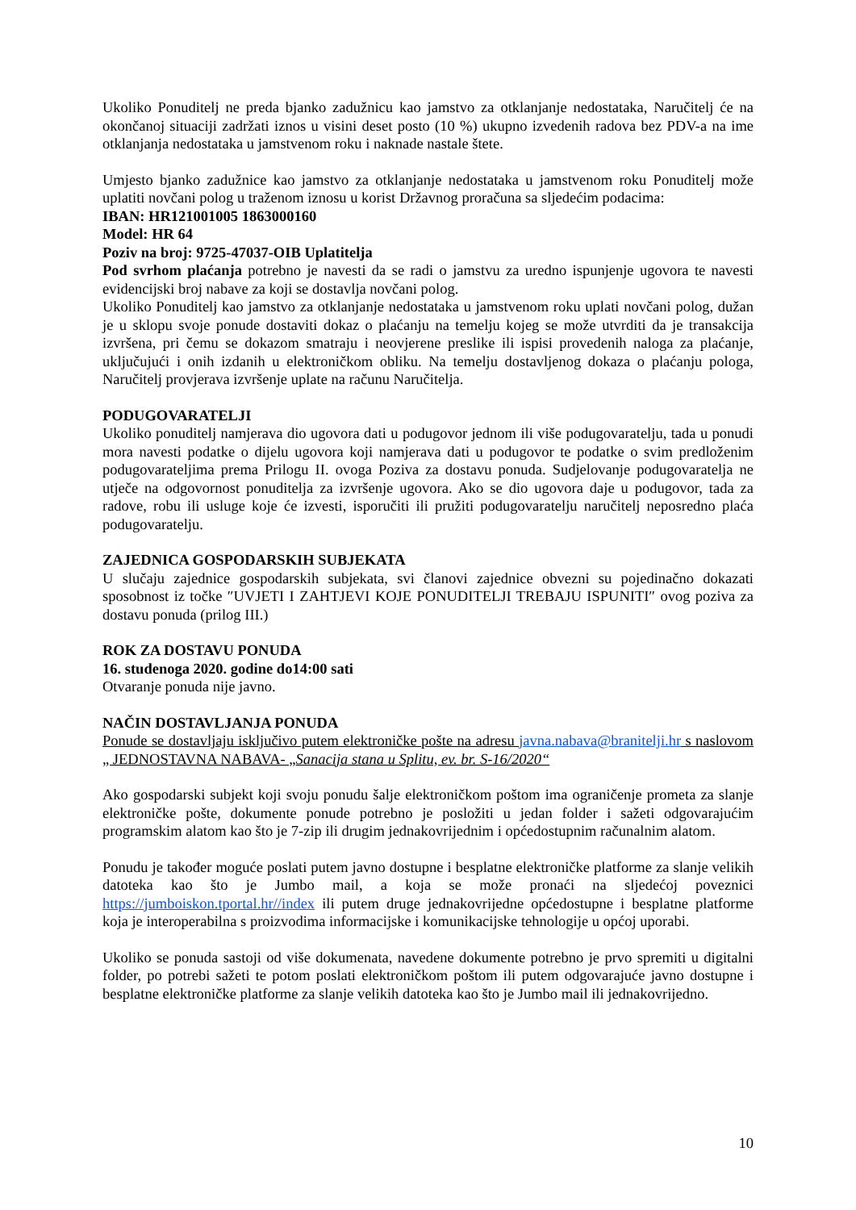Ukoliko Ponuditelj ne preda bjanko zadužnicu kao jamstvo za otklanjanje nedostataka, Naručitelj će na okončanoj situaciji zadržati iznos u visini deset posto (10 %) ukupno izvedenih radova bez PDV-a na ime otklanjanja nedostataka u jamstvenom roku i naknade nastale štete.
Umjesto bjanko zadužnice kao jamstvo za otklanjanje nedostataka u jamstvenom roku Ponuditelj može uplatiti novčani polog u traženom iznosu u korist Državnog proračuna sa sljedećim podacima:
IBAN: HR121001005 1863000160
Model: HR 64
Poziv na broj: 9725-47037-OIB Uplatitelja
Pod svrhom plaćanja potrebno je navesti da se radi o jamstvu za uredno ispunjenje ugovora te navesti evidencijski broj nabave za koji se dostavlja novčani polog.
Ukoliko Ponuditelj kao jamstvo za otklanjanje nedostataka u jamstvenom roku uplati novčani polog, dužan je u sklopu svoje ponude dostaviti dokaz o plaćanju na temelju kojeg se može utvrditi da je transakcija izvršena, pri čemu se dokazom smatraju i neovjerene preslike ili ispisi provedenih naloga za plaćanje, uključujući i onih izdanih u elektroničkom obliku. Na temelju dostavljenog dokaza o plaćanju pologa, Naručitelj provjerava izvršenje uplate na računu Naručitelja.
PODUGOVARATELJI
Ukoliko ponuditelj namjerava dio ugovora dati u podugovor jednom ili više podugovaratelju, tada u ponudi mora navesti podatke o dijelu ugovora koji namjerava dati u podugovor te podatke o svim predloženim podugovarateljima prema Prilogu II. ovoga Poziva za dostavu ponuda. Sudjelovanje podugovaratelja ne utječe na odgovornost ponuditelja za izvršenje ugovora. Ako se dio ugovora daje u podugovor, tada za radove, robu ili usluge koje će izvesti, isporučiti ili pružiti podugovaratelju naručitelj neposredno plaća podugovaratelju.
ZAJEDNICA GOSPODARSKIH SUBJEKATA
U slučaju zajednice gospodarskih subjekata, svi članovi zajednice obvezni su pojedinačno dokazati sposobnost iz točke ″UVJETI I ZAHTJEVI KOJE PONUDITELJI TREBAJU ISPUNITI″ ovog poziva za dostavu ponuda (prilog III.)
ROK ZA DOSTAVU PONUDA
16. studenoga 2020. godine do14:00 sati
Otvaranje ponuda nije javno.
NAČIN DOSTAVLJANJA PONUDA
Ponude se dostavljaju isključivo putem elektroničke pošte na adresu javna.nabava@branitelji.hr s naslovom „ JEDNOSTAVNA NABAVA- „Sanacija stana u Splitu, ev. br. S-16/2020“
Ako gospodarski subjekt koji svoju ponudu šalje elektroničkom poštom ima ograničenje prometa za slanje elektroničke pošte, dokumente ponude potrebno je posložiti u jedan folder i sažeti odgovarajućim programskim alatom kao što je 7-zip ili drugim jednakovrijednim i općedostupnim računalnim alatom.
Ponudu je također moguće poslati putem javno dostupne i besplatne elektroničke platforme za slanje velikih datoteka kao što je Jumbo mail, a koja se može pronaći na sljedećoj poveznici https://jumboiskon.tportal.hr//index ili putem druge jednakovrijedne općedostupne i besplatne platforme koja je interoperabilna s proizvodima informacijske i komunikacijske tehnologije u općoj uporabi.
Ukoliko se ponuda sastoji od više dokumenata, navedene dokumente potrebno je prvo spremiti u digitalni folder, po potrebi sažeti te potom poslati elektroničkom poštom ili putem odgovarajuće javno dostupne i besplatne elektroničke platforme za slanje velikih datoteka kao što je Jumbo mail ili jednakovrijedno.
10